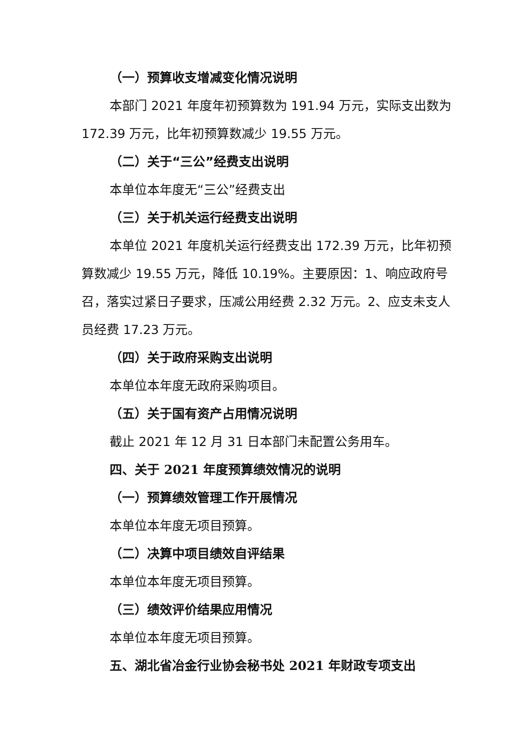（一）预算收支增减变化情况说明
本部门 2021 年度年初预算数为 191.94 万元，实际支出数为 172.39 万元，比年初预算数减少 19.55 万元。
（二）关于“三公”经费支出说明
本单位本年度无“三公”经费支出
（三）关于机关运行经费支出说明
本单位 2021 年度机关运行经费支出 172.39 万元，比年初预算数减少 19.55 万元，降低 10.19%。主要原因：1、响应政府号召，落实过紧日子要求，压减公用经费 2.32 万元。2、应支未支人员经费 17.23 万元。
（四）关于政府采购支出说明
本单位本年度无政府采购项目。
（五）关于国有资产占用情况说明
截止 2021 年 12 月 31 日本部门未配置公务用车。
四、关于 2021 年度预算绩效情况的说明
（一）预算绩效管理工作开展情况
本单位本年度无项目预算。
（二）决算中项目绩效自评结果
本单位本年度无项目预算。
（三）绩效评价结果应用情况
本单位本年度无项目预算。
五、湖北省冶金行业协会秘书处 2021 年财政专项支出